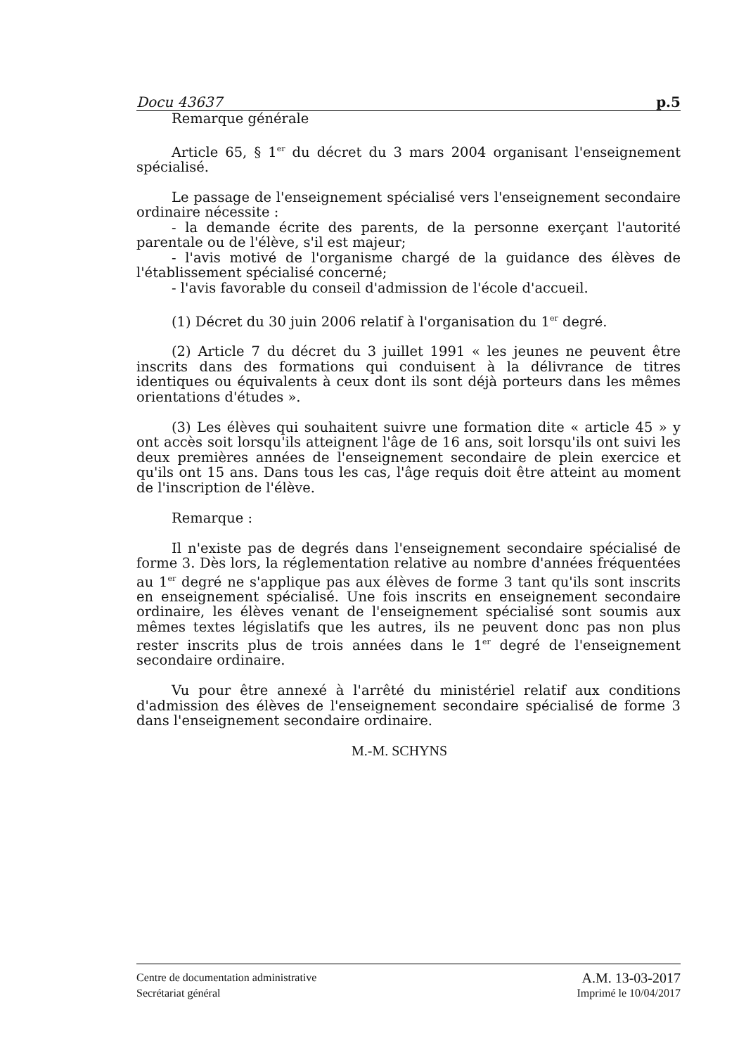Docu 43637 p.5
Remarque générale
Article 65, § 1<sup>er</sup> du décret du 3 mars 2004 organisant l'enseignement spécialisé.
Le passage de l'enseignement spécialisé vers l'enseignement secondaire ordinaire nécessite :
- la demande écrite des parents, de la personne exerçant l'autorité parentale ou de l'élève, s'il est majeur;
- l'avis motivé de l'organisme chargé de la guidance des élèves de l'établissement spécialisé concerné;
- l'avis favorable du conseil d'admission de l'école d'accueil.
(1) Décret du 30 juin 2006 relatif à l'organisation du 1<sup>er</sup> degré.
(2) Article 7 du décret du 3 juillet 1991 « les jeunes ne peuvent être inscrits dans des formations qui conduisent à la délivrance de titres identiques ou équivalents à ceux dont ils sont déjà porteurs dans les mêmes orientations d'études ».
(3) Les élèves qui souhaitent suivre une formation dite « article 45 » y ont accès soit lorsqu'ils atteignent l'âge de 16 ans, soit lorsqu'ils ont suivi les deux premières années de l'enseignement secondaire de plein exercice et qu'ils ont 15 ans. Dans tous les cas, l'âge requis doit être atteint au moment de l'inscription de l'élève.
Remarque :
Il n'existe pas de degrés dans l'enseignement secondaire spécialisé de forme 3. Dès lors, la réglementation relative au nombre d'années fréquentées au 1<sup>er</sup> degré ne s'applique pas aux élèves de forme 3 tant qu'ils sont inscrits en enseignement spécialisé. Une fois inscrits en enseignement secondaire ordinaire, les élèves venant de l'enseignement spécialisé sont soumis aux mêmes textes législatifs que les autres, ils ne peuvent donc pas non plus rester inscrits plus de trois années dans le 1<sup>er</sup> degré de l'enseignement secondaire ordinaire.
Vu pour être annexé à l'arrêté du ministériel relatif aux conditions d'admission des élèves de l'enseignement secondaire spécialisé de forme 3 dans l'enseignement secondaire ordinaire.
M.-M. SCHYNS
Centre de documentation administrative A.M. 13-03-2017
Secrétariat général Imprimé le 10/04/2017